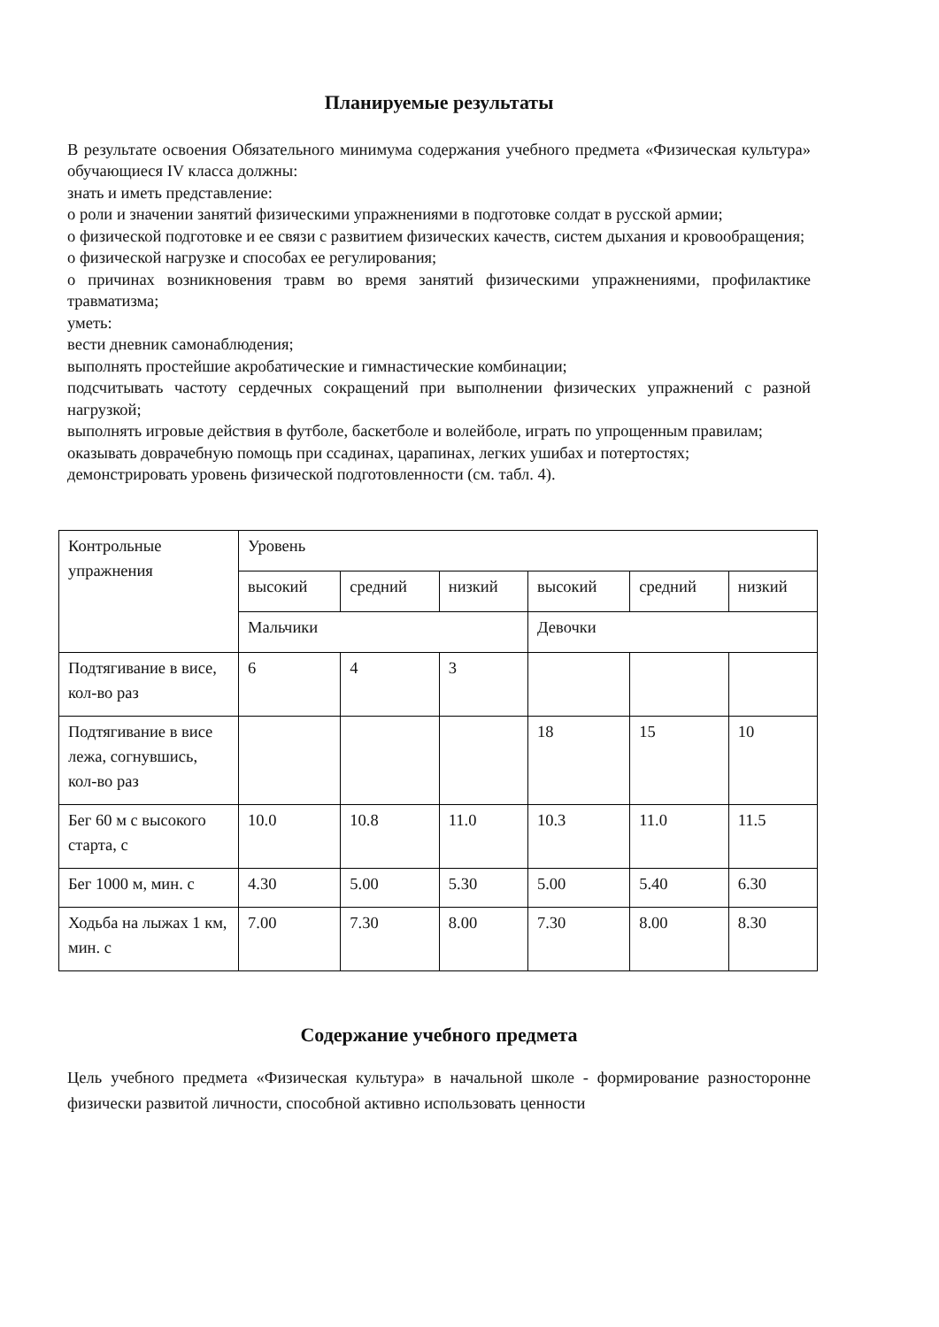Планируемые результаты
В результате освоения Обязательного минимума содержания учебного предмета «Физическая культура» обучающиеся IV класса должны:
знать и иметь представление:
о роли и значении занятий физическими упражнениями в подготовке солдат в русской армии;
о физической подготовке и ее связи с развитием физических качеств, систем дыхания и кровообращения;
о физической нагрузке и способах ее регулирования;
о причинах возникновения травм во время занятий физическими упражнениями, профилактике травматизма;
уметь:
вести дневник самонаблюдения;
выполнять простейшие акробатические и гимнастические комбинации;
подсчитывать частоту сердечных сокращений при выполнении физических упражнений с разной нагрузкой;
выполнять игровые действия в футболе, баскетболе и волейболе, играть по упрощенным правилам;
оказывать доврачебную помощь при ссадинах, царапинах, легких ушибах и потертостях;
демонстрировать уровень физической подготовленности (см. табл. 4).
| Контрольные упражнения | Уровень | | | | | |
| | высокий | средний | низкий | высокий | средний | низкий |
| | Мальчики | | | Девочки | | |
| Подтягивание в висе, кол-во раз | 6 | 4 | 3 | | | |
| Подтягивание в висе лежа, согнувшись, кол-во раз | | | | 18 | 15 | 10 |
| Бег 60 м с высокого старта, с | 10.0 | 10.8 | 11.0 | 10.3 | 11.0 | 11.5 |
| Бег 1000 м, мин. с | 4.30 | 5.00 | 5.30 | 5.00 | 5.40 | 6.30 |
| Ходьба на лыжах 1 км, мин. с | 7.00 | 7.30 | 8.00 | 7.30 | 8.00 | 8.30 |
Содержание учебного предмета
Цель учебного предмета «Физическая культура» в начальной школе - формирование разносторонне физически развитой личности, способной активно использовать ценности